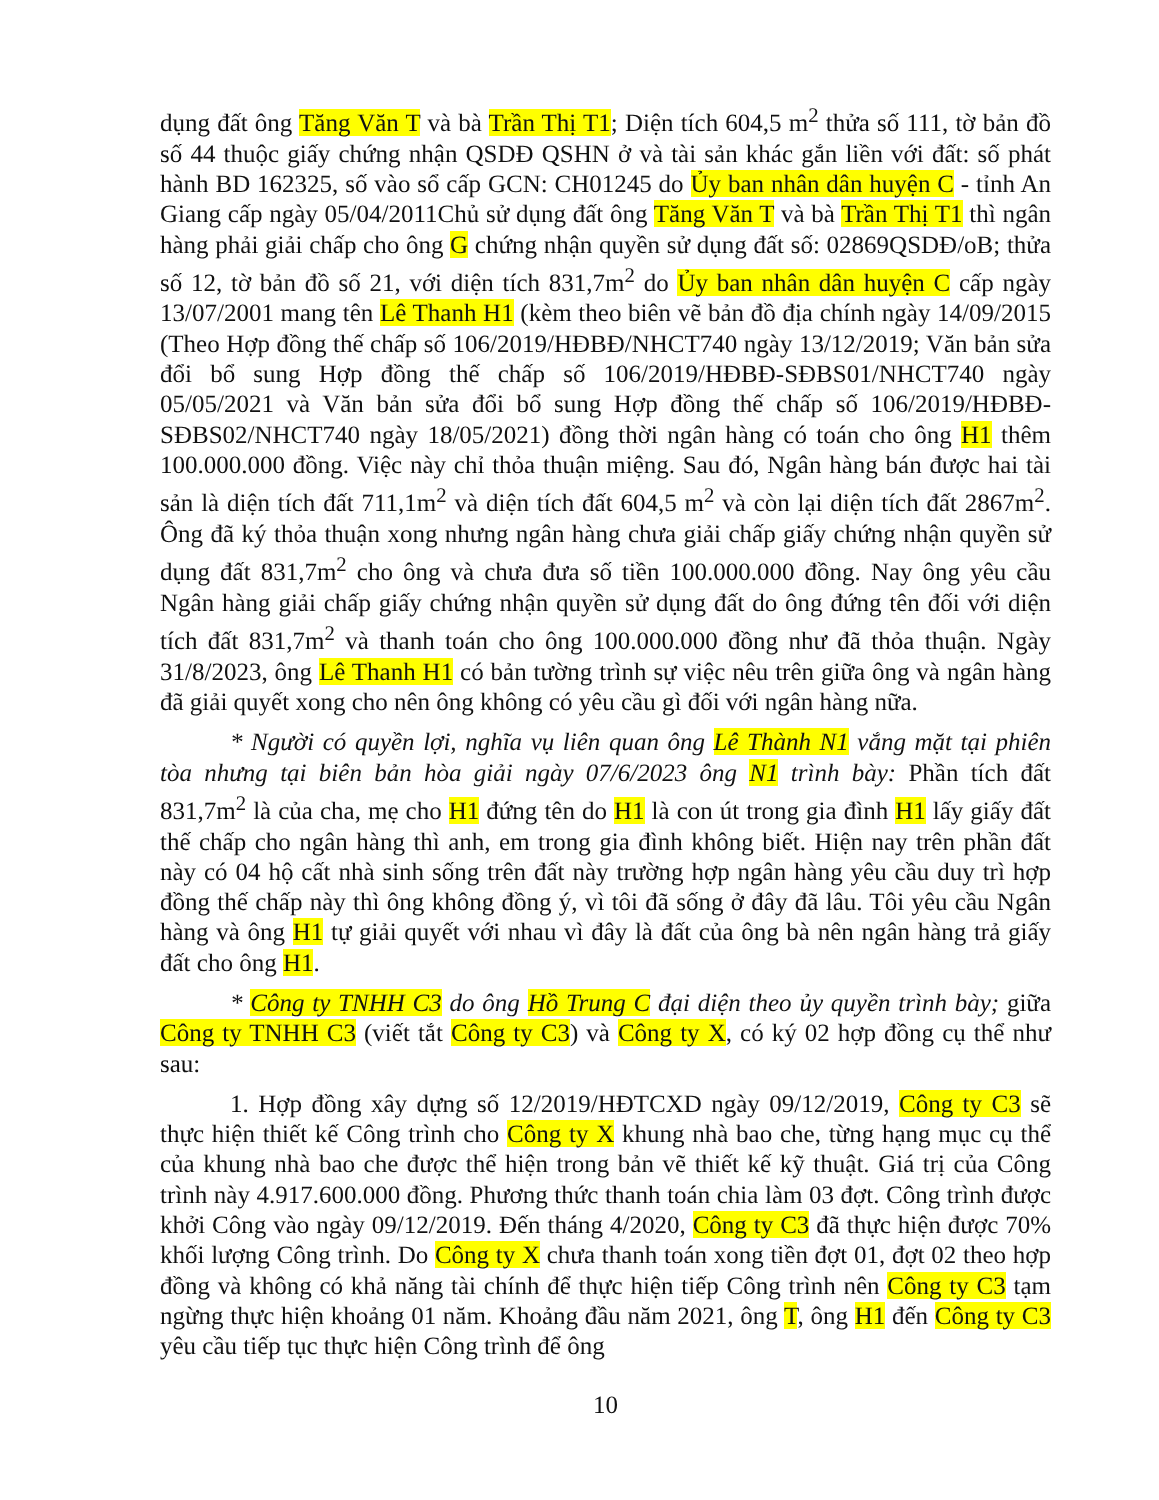dụng đất ông Tăng Văn T và bà Trần Thị T1; Diện tích 604,5 m<sup>2</sup> thửa số 111, tờ bản đồ số 44 thuộc giấy chứng nhận QSDĐ QSHN ở và tài sản khác gắn liền với đất: số phát hành BD 162325, số vào sổ cấp GCN: CH01245 do Ủy ban nhân dân huyện C - tỉnh An Giang cấp ngày 05/04/2011Chủ sử dụng đất ông Tăng Văn T và bà Trần Thị T1 thì ngân hàng phải giải chấp cho ông G chứng nhận quyền sử dụng đất số: 02869QSDĐ/oB; thửa số 12, tờ bản đồ số 21, với diện tích 831,7m<sup>2</sup> do Ủy ban nhân dân huyện C cấp ngày 13/07/2001 mang tên Lê Thanh H1 (kèm theo biên vẽ bản đồ địa chính ngày 14/09/2015 (Theo Hợp đồng thế chấp số 106/2019/HĐBĐ/NHCT740 ngày 13/12/2019; Văn bản sửa đổi bổ sung Hợp đồng thế chấp số 106/2019/HĐBĐ-SĐBS01/NHCT740 ngày 05/05/2021 và Văn bản sửa đổi bổ sung Hợp đồng thế chấp số 106/2019/HĐBĐ-SĐBS02/NHCT740 ngày 18/05/2021) đồng thời ngân hàng có toán cho ông H1 thêm 100.000.000 đồng. Việc này chỉ thỏa thuận miệng. Sau đó, Ngân hàng bán được hai tài sản là diện tích đất 711,1m<sup>2</sup> và diện tích đất 604,5 m<sup>2</sup> và còn lại diện tích đất 2867m<sup>2</sup>. Ông đã ký thỏa thuận xong nhưng ngân hàng chưa giải chấp giấy chứng nhận quyền sử dụng đất 831,7m<sup>2</sup> cho ông và chưa đưa số tiền 100.000.000 đồng. Nay ông yêu cầu Ngân hàng giải chấp giấy chứng nhận quyền sử dụng đất do ông đứng tên đối với diện tích đất 831,7m<sup>2</sup> và thanh toán cho ông 100.000.000 đồng như đã thỏa thuận. Ngày 31/8/2023, ông Lê Thanh H1 có bản tường trình sự việc nêu trên giữa ông và ngân hàng đã giải quyết xong cho nên ông không có yêu cầu gì đối với ngân hàng nữa.
* Người có quyền lợi, nghĩa vụ liên quan ông Lê Thành N1 vắng mặt tại phiên tòa nhưng tại biên bản hòa giải ngày 07/6/2023 ông N1 trình bày: Phần tích đất 831,7m<sup>2</sup> là của cha, mẹ cho H1 đứng tên do H1 là con út trong gia đình H1 lấy giấy đất thế chấp cho ngân hàng thì anh, em trong gia đình không biết. Hiện nay trên phần đất này có 04 hộ cất nhà sinh sống trên đất này trường hợp ngân hàng yêu cầu duy trì hợp đồng thế chấp này thì ông không đồng ý, vì tôi đã sống ở đây đã lâu. Tôi yêu cầu Ngân hàng và ông H1 tự giải quyết với nhau vì đây là đất của ông bà nên ngân hàng trả giấy đất cho ông H1.
* Công ty TNHH C3 do ông Hồ Trung C đại diện theo ủy quyền trình bày; giữa Công ty TNHH C3 (viết tắt Công ty C3) và Công ty X, có ký 02 hợp đồng cụ thể như sau:
1. Hợp đồng xây dựng số 12/2019/HĐTCXD ngày 09/12/2019, Công ty C3 sẽ thực hiện thiết kế Công trình cho Công ty X khung nhà bao che, từng hạng mục cụ thể của khung nhà bao che được thể hiện trong bản vẽ thiết kế kỹ thuật. Giá trị của Công trình này 4.917.600.000 đồng. Phương thức thanh toán chia làm 03 đợt. Công trình được khởi Công vào ngày 09/12/2019. Đến tháng 4/2020, Công ty C3 đã thực hiện được 70% khối lượng Công trình. Do Công ty X chưa thanh toán xong tiền đợt 01, đợt 02 theo hợp đồng và không có khả năng tài chính để thực hiện tiếp Công trình nên Công ty C3 tạm ngừng thực hiện khoảng 01 năm. Khoảng đầu năm 2021, ông T, ông H1 đến Công ty C3 yêu cầu tiếp tục thực hiện Công trình để ông
10